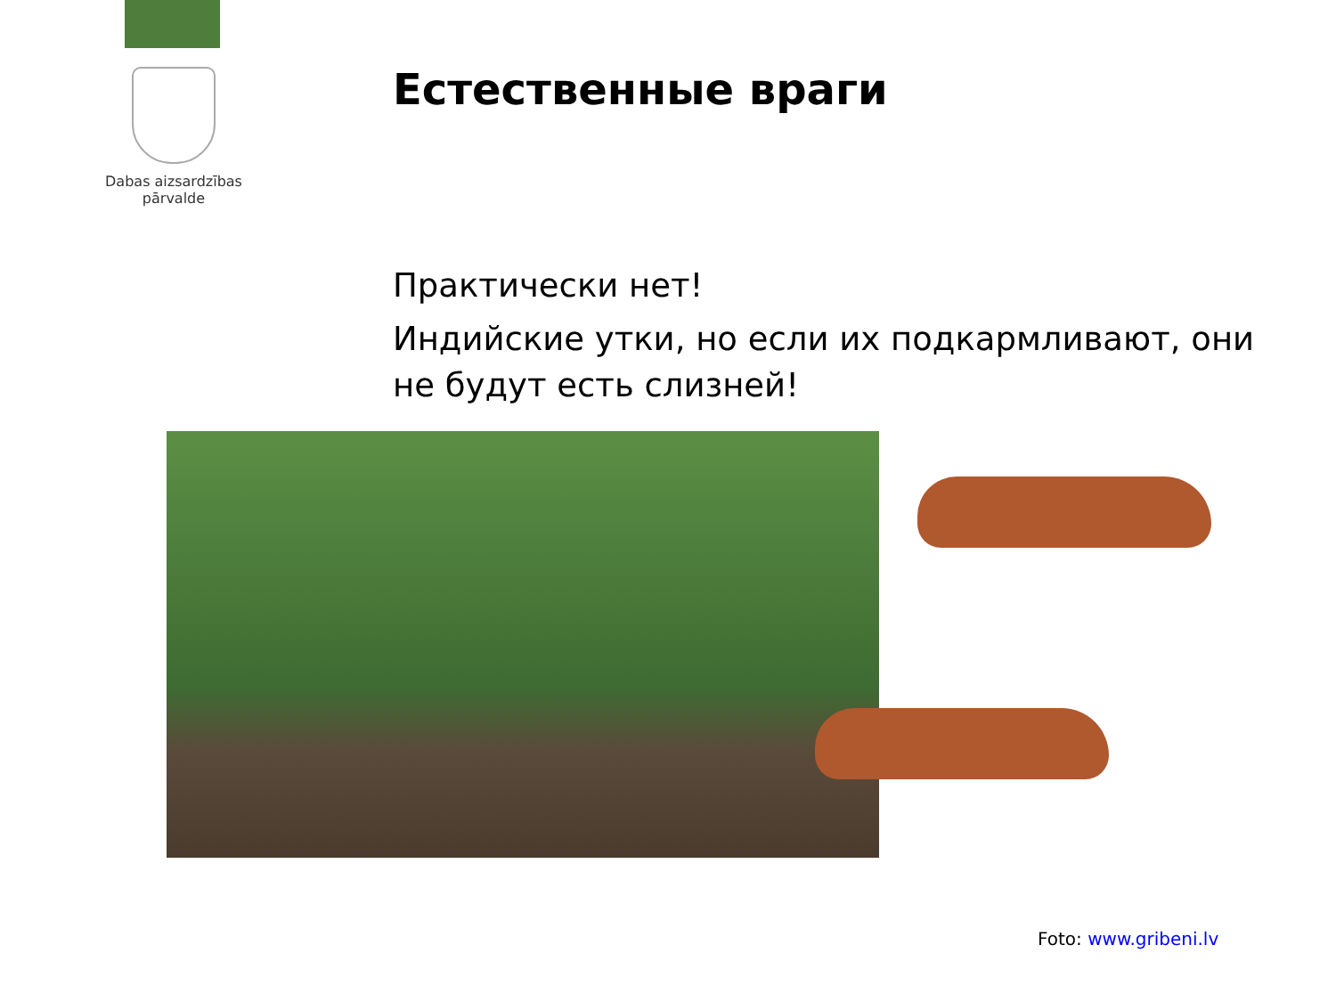Dabas aizsardzības
pārvalde
Естественные враги
Практически нет!
Индийские утки, но если их подкармливают, они не будут есть слизней!
Foto: www.gribeni.lv